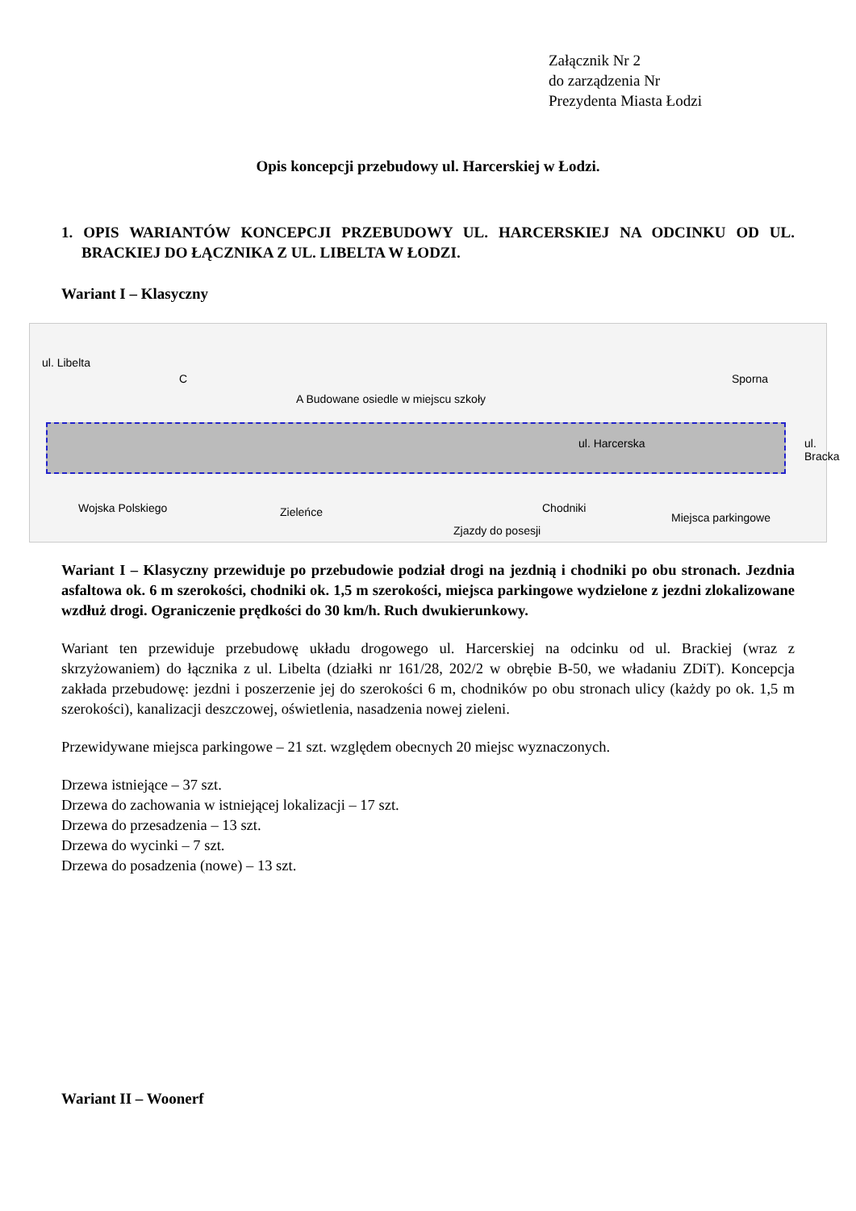Załącznik Nr 2
do zarządzenia Nr
Prezydenta Miasta Łodzi
Opis koncepcji przebudowy ul. Harcerskiej w Łodzi.
1. OPIS WARIANTÓW KONCEPCJI PRZEBUDOWY UL. HARCERSKIEJ NA ODCINKU OD UL. BRACKIEJ DO ŁĄCZNIKA Z UL. LIBELTA W ŁODZI.
Wariant I – Klasyczny
ul. Libelta
C
A Budowane osiedle w miejscu szkoły
Sporna
ul. Harcerska ul. Bracka
Wojska Polskiego Zieleńce
Zjazdy do posesji
Chodniki
Miejsca parkingowe
Wariant I – Klasyczny przewiduje po przebudowie podział drogi na jezdnią i chodniki po obu stronach. Jezdnia asfaltowa ok. 6 m szerokości, chodniki ok. 1,5 m szerokości, miejsca parkingowe wydzielone z jezdni zlokalizowane wzdłuż drogi. Ograniczenie prędkości do 30 km/h. Ruch dwukierunkowy.
Wariant ten przewiduje przebudowę układu drogowego ul. Harcerskiej na odcinku od ul. Brackiej (wraz z skrzyżowaniem) do łącznika z ul. Libelta (działki nr 161/28, 202/2 w obrębie B-50, we władaniu ZDiT). Koncepcja zakłada przebudowę: jezdni i poszerzenie jej do szerokości 6 m, chodników po obu stronach ulicy (każdy po ok. 1,5 m szerokości), kanalizacji deszczowej, oświetlenia, nasadzenia nowej zieleni.
Przewidywane miejsca parkingowe – 21 szt. względem obecnych 20 miejsc wyznaczonych.
Drzewa istniejące – 37 szt.
Drzewa do zachowania w istniejącej lokalizacji – 17 szt.
Drzewa do przesadzenia – 13 szt.
Drzewa do wycinki – 7 szt.
Drzewa do posadzenia (nowe) – 13 szt.
Wariant II – Woonerf